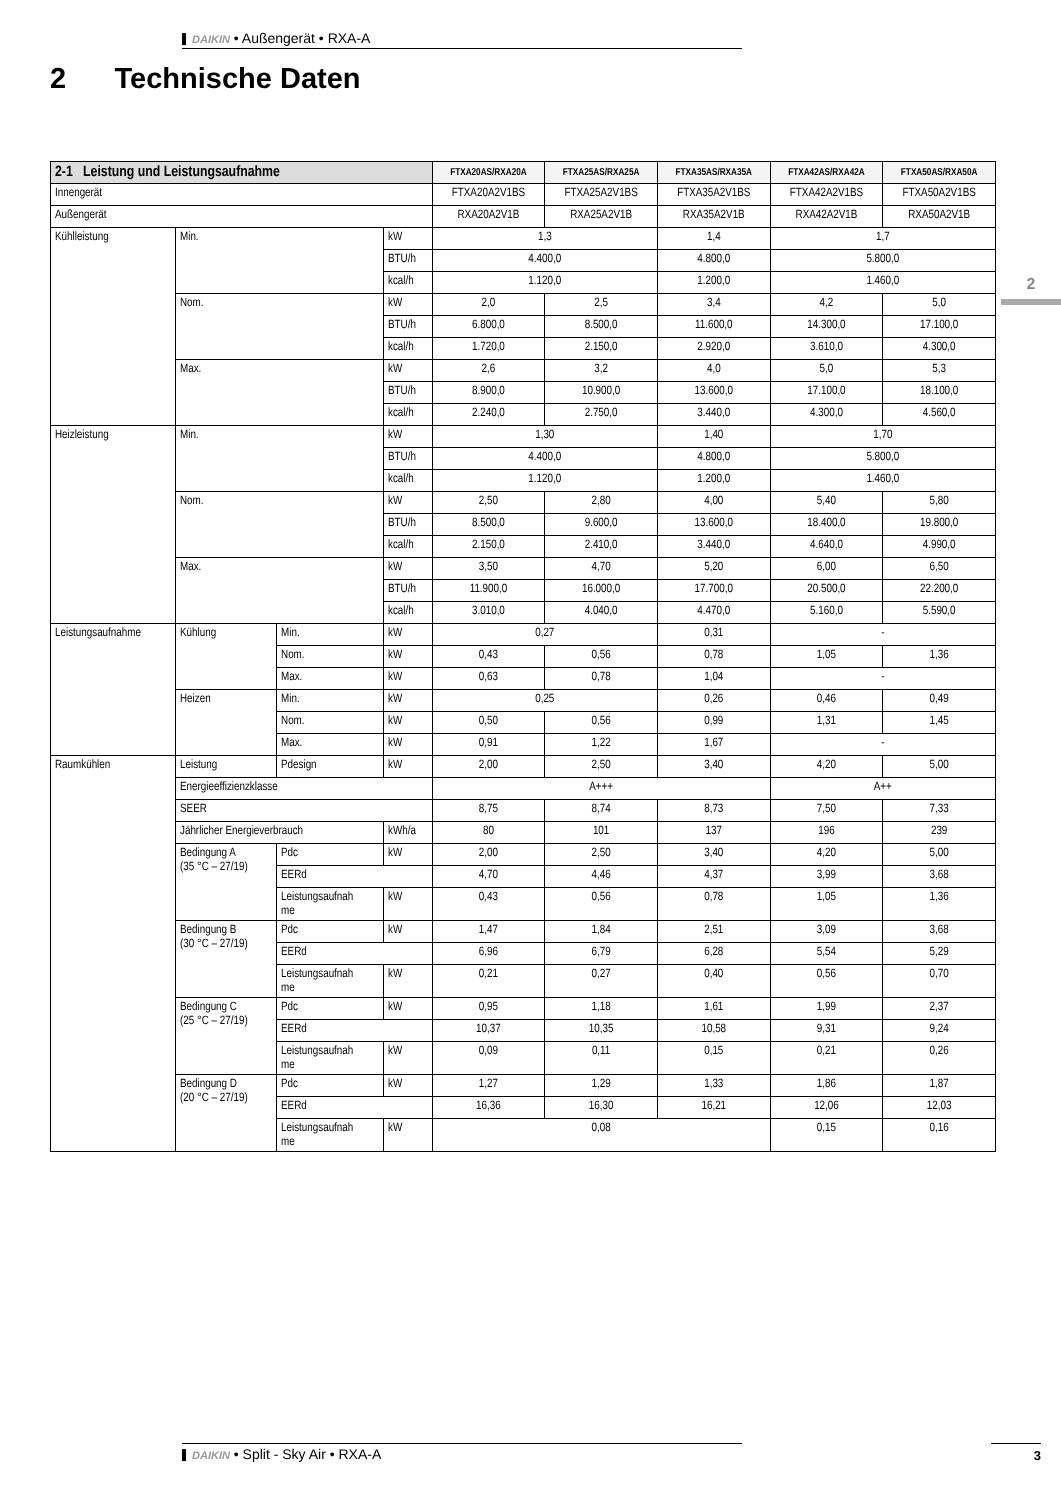DAIKIN • Außengerät • RXA-A
2 Technische Daten
2
| 2-1 Leistung und Leistungsaufnahme | | | | FTXA20AS/RXA20A | FTXA25AS/RXA25A | FTXA35AS/RXA35A | FTXA42AS/RXA42A | FTXA50AS/RXA50A |
| --- | --- | --- | --- | --- | --- | --- | --- | --- |
| Innengerät | | | | FTXA20A2V1BS | FTXA25A2V1BS | FTXA35A2V1BS | FTXA42A2V1BS | FTXA50A2V1BS |
| Außengerät | | | | RXA20A2V1B | RXA25A2V1B | RXA35A2V1B | RXA42A2V1B | RXA50A2V1B |
| Kühlleistung | Min. | | kW | 1,3 | | 1,4 | 1,7 | |
| | | | BTU/h | 4.400,0 | | 4.800,0 | 5.800,0 | |
| | | | kcal/h | 1.120,0 | | 1.200,0 | 1.460,0 | |
| | Nom. | | kW | 2,0 | 2,5 | 3,4 | 4,2 | 5,0 |
| | | | BTU/h | 6.800,0 | 8.500,0 | 11.600,0 | 14.300,0 | 17.100,0 |
| | | | kcal/h | 1.720,0 | 2.150,0 | 2.920,0 | 3.610,0 | 4.300,0 |
| | Max. | | kW | 2,6 | 3,2 | 4,0 | 5,0 | 5,3 |
| | | | BTU/h | 8.900,0 | 10.900,0 | 13.600,0 | 17.100,0 | 18.100,0 |
| | | | kcal/h | 2.240,0 | 2.750,0 | 3.440,0 | 4.300,0 | 4.560,0 |
| Heizleistung | Min. | | kW | 1,30 | | 1,40 | 1,70 | |
| | | | BTU/h | 4.400,0 | | 4.800,0 | 5.800,0 | |
| | | | kcal/h | 1.120,0 | | 1.200,0 | 1.460,0 | |
| | Nom. | | kW | 2,50 | 2,80 | 4,00 | 5,40 | 5,80 |
| | | | BTU/h | 8.500,0 | 9.600,0 | 13.600,0 | 18.400,0 | 19.800,0 |
| | | | kcal/h | 2.150,0 | 2.410,0 | 3.440,0 | 4.640,0 | 4.990,0 |
| | Max. | | kW | 3,50 | 4,70 | 5,20 | 6,00 | 6,50 |
| | | | BTU/h | 11.900,0 | 16.000,0 | 17.700,0 | 20.500,0 | 22.200,0 |
| | | | kcal/h | 3.010,0 | 4.040,0 | 4.470,0 | 5.160,0 | 5.590,0 |
| Leistungsaufnahme | Kühlung | Min. | kW | 0,27 | | 0,31 | - | |
| | | Nom. | kW | 0,43 | 0,56 | 0,78 | 1,05 | 1,36 |
| | | Max. | kW | 0,63 | 0,78 | 1,04 | - | |
| | Heizen | Min. | kW | 0,25 | | 0,26 | 0,46 | 0,49 |
| | | Nom. | kW | 0,50 | 0,56 | 0,99 | 1,31 | 1,45 |
| | | Max. | kW | 0,91 | 1,22 | 1,67 | - | |
| Raumkühlen | Leistung | Pdesign | kW | 2,00 | 2,50 | 3,40 | 4,20 | 5,00 |
| | Energieeffizienzklasse | | | A+++ | | | A++ | |
| | SEER | | | 8,75 | 8,74 | 8,73 | 7,50 | 7,33 |
| | Jährlicher Energieverbrauch | | kWh/a | 80 | 101 | 137 | 196 | 239 |
| | Bedingung A (35 °C – 27/19) | Pdc | kW | 2,00 | 2,50 | 3,40 | 4,20 | 5,00 |
| | | EERd | | 4,70 | 4,46 | 4,37 | 3,99 | 3,68 |
| | | Leistungsaufnah me | kW | 0,43 | 0,56 | 0,78 | 1,05 | 1,36 |
| | Bedingung B (30 °C – 27/19) | Pdc | kW | 1,47 | 1,84 | 2,51 | 3,09 | 3,68 |
| | | EERd | | 6,96 | 6,79 | 6,28 | 5,54 | 5,29 |
| | | Leistungsaufnah me | kW | 0,21 | 0,27 | 0,40 | 0,56 | 0,70 |
| | Bedingung C (25 °C – 27/19) | Pdc | kW | 0,95 | 1,18 | 1,61 | 1,99 | 2,37 |
| | | EERd | | 10,37 | 10,35 | 10,58 | 9,31 | 9,24 |
| | | Leistungsaufnah me | kW | 0,09 | 0,11 | 0,15 | 0,21 | 0,26 |
| | Bedingung D (20 °C – 27/19) | Pdc | kW | 1,27 | 1,29 | 1,33 | 1,86 | 1,87 |
| | | EERd | | 16,36 | 16,30 | 16,21 | 12,06 | 12,03 |
| | | Leistungsaufnah me | kW | 0,08 | | | 0,15 | 0,16 |
DAIKIN • Split - Sky Air • RXA-A 3